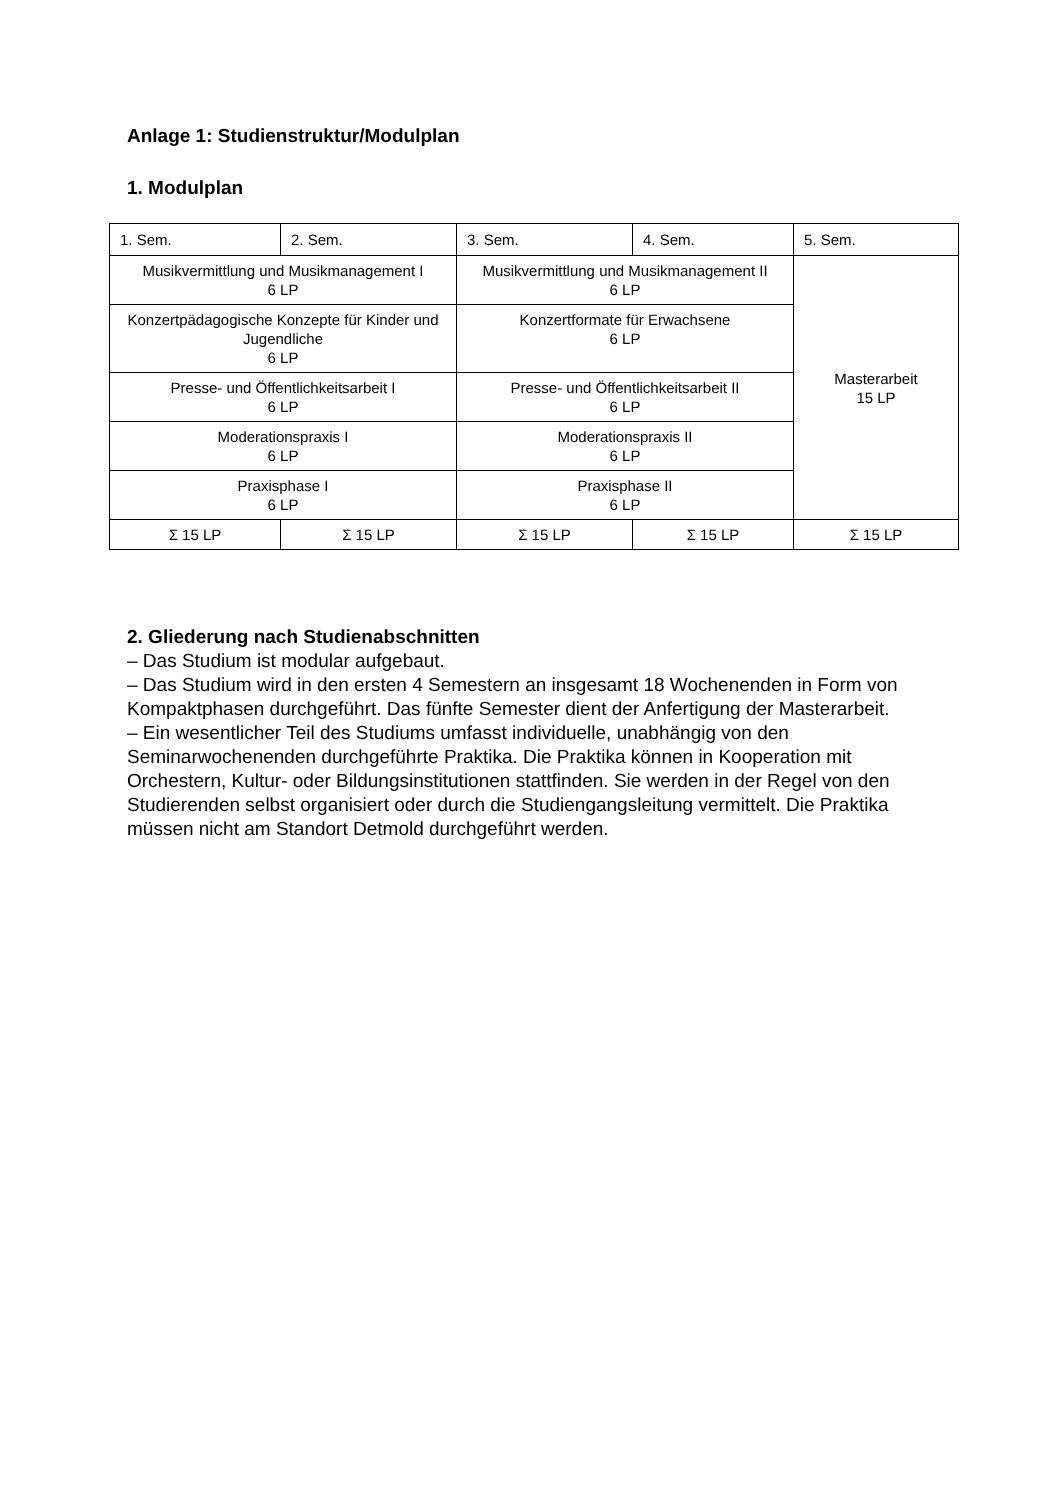Anlage 1: Studienstruktur/Modulplan
1. Modulplan
| 1. Sem. | 2. Sem. | 3. Sem. | 4. Sem. | 5. Sem. |
| Musikvermittlung und Musikmanagement I 6 LP | | Musikvermittlung und Musikmanagement II 6 LP | | Masterarbeit 15 LP |
| Konzertpädagogische Konzepte für Kinder und Jugendliche 6 LP | | Konzertformate für Erwachsene 6 LP | | |
| Presse- und Öffentlichkeitsarbeit I 6 LP | | Presse- und Öffentlichkeitsarbeit II 6 LP | | |
| Moderationspraxis I 6 LP | | Moderationspraxis II 6 LP | | |
| Praxisphase I 6 LP | | Praxisphase II 6 LP | | |
| Σ 15 LP | Σ 15 LP | Σ 15 LP | Σ 15 LP | Σ 15 LP |
2. Gliederung nach Studienabschnitten
– Das Studium ist modular aufgebaut.
– Das Studium wird in den ersten 4 Semestern an insgesamt 18 Wochenenden in Form von Kompaktphasen durchgeführt. Das fünfte Semester dient der Anfertigung der Masterarbeit.
– Ein wesentlicher Teil des Studiums umfasst individuelle, unabhängig von den Seminarwochenenden durchgeführte Praktika. Die Praktika können in Kooperation mit Orchestern, Kultur- oder Bildungsinstitutionen stattfinden. Sie werden in der Regel von den Studierenden selbst organisiert oder durch die Studiengangsleitung vermittelt. Die Praktika müssen nicht am Standort Detmold durchgeführt werden.